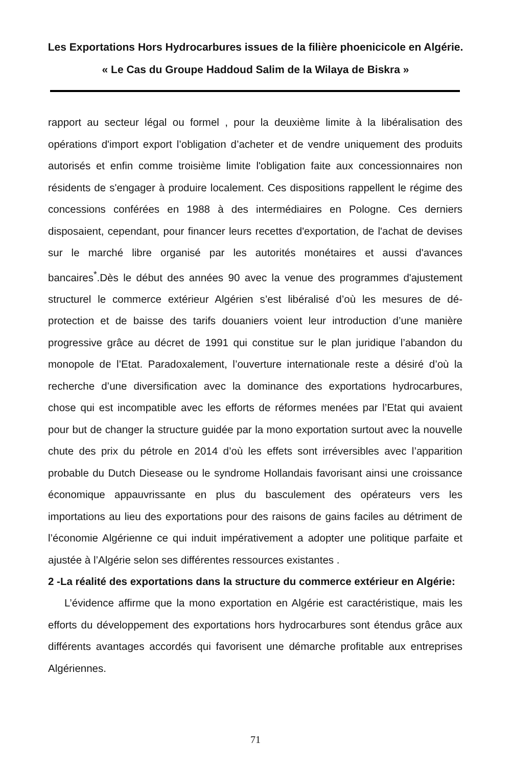Les Exportations Hors Hydrocarbures issues de la filière phoenicicole en Algérie.
« Le Cas du Groupe Haddoud Salim de la Wilaya de Biskra »
rapport au secteur légal ou formel , pour la deuxième limite à la libéralisation des opérations d'import export l’obligation d’acheter et de vendre uniquement des produits autorisés et enfin comme troisième limite l'obligation faite aux concessionnaires non résidents de s'engager à produire localement. Ces dispositions rappellent le régime des concessions conférées en 1988 à des intermédiaires en Pologne. Ces derniers disposaient, cependant, pour financer leurs recettes d'exportation, de l'achat de devises sur le marché libre organisé par les autorités monétaires et aussi d'avances bancaires<sup>*</sup>.Dès le début des années 90 avec la venue des programmes d'ajustement structurel le commerce extérieur Algérien s’est libéralisé d’où les mesures de dé-protection et de baisse des tarifs douaniers voient leur introduction d’une manière progressive grâce au décret de 1991 qui constitue sur le plan juridique l’abandon du monopole de l’Etat. Paradoxalement, l’ouverture internationale reste a désiré d’où la recherche d’une diversification avec la dominance des exportations hydrocarbures, chose qui est incompatible avec les efforts de réformes menées par l’Etat qui avaient pour but de changer la structure guidée par la mono exportation surtout avec la nouvelle chute des prix du pétrole en 2014 d’où les effets sont irréversibles avec l’apparition probable du Dutch Diesease ou le syndrome Hollandais favorisant ainsi une croissance économique appauvrissante en plus du basculement des opérateurs vers les importations au lieu des exportations pour des raisons de gains faciles au détriment de l’économie Algérienne ce qui induit impérativement a adopter une politique parfaite et ajustée à l’Algérie selon ses différentes ressources existantes .
2 -La réalité des exportations dans la structure du commerce extérieur en Algérie:
L’évidence affirme que la mono exportation en Algérie est caractéristique, mais les efforts du développement des exportations hors hydrocarbures sont étendus grâce aux différents avantages accordés qui favorisent une démarche profitable aux entreprises Algériennes.
71